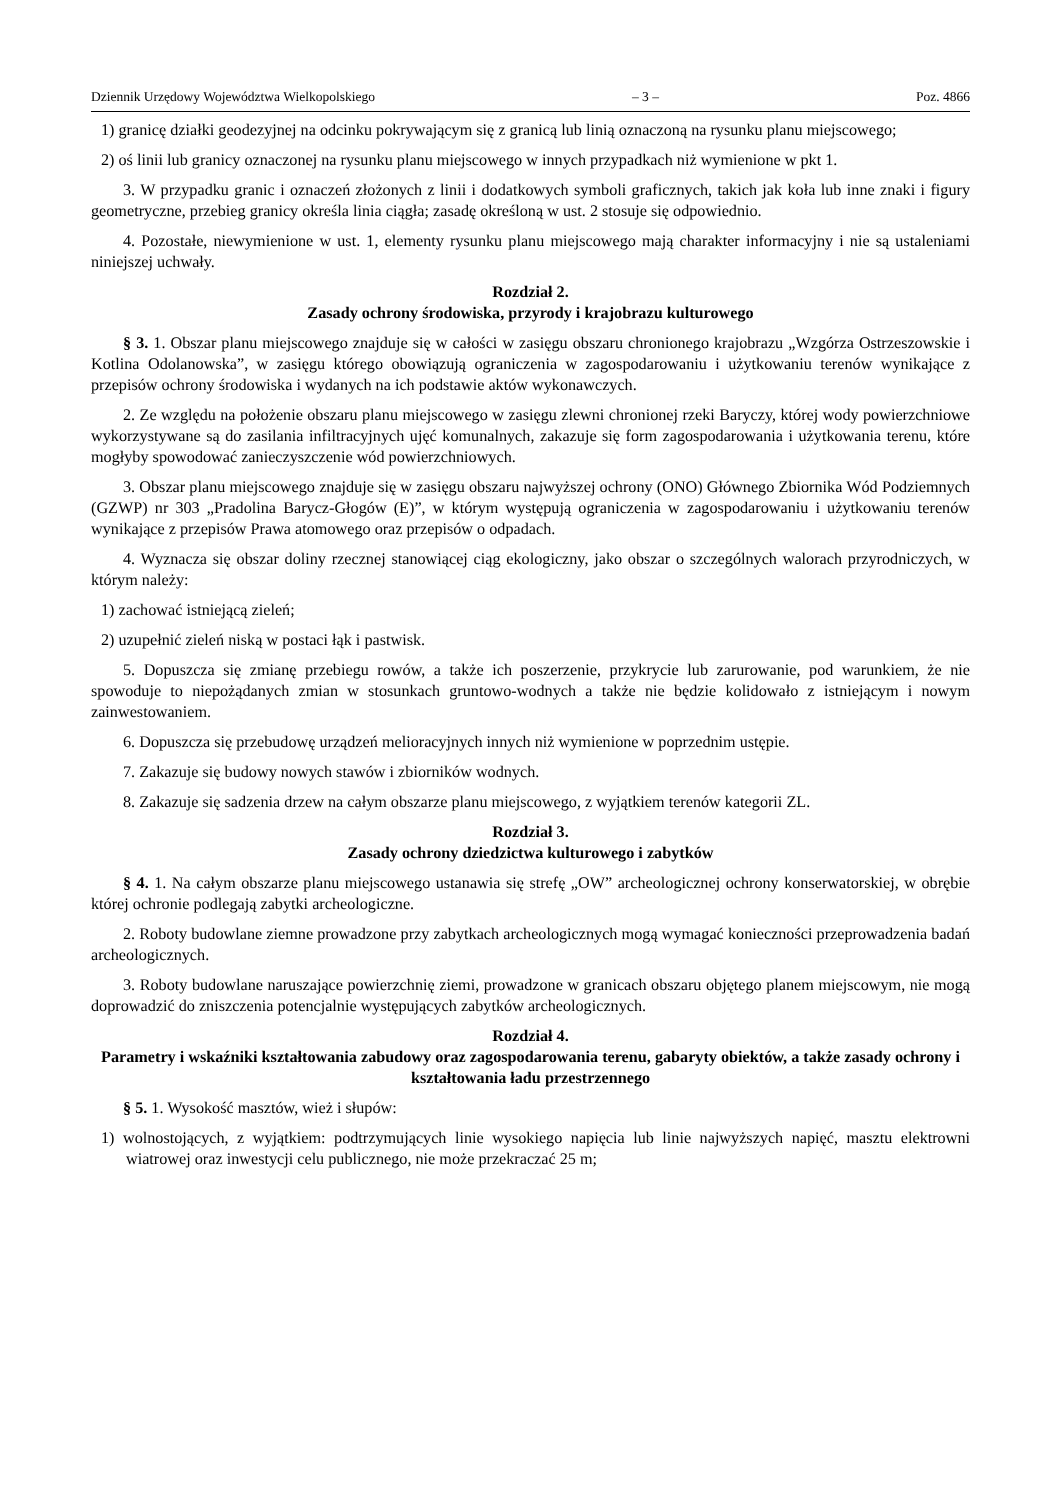Dziennik Urzędowy Województwa Wielkopolskiego – 3 – Poz. 4866
1) granicę działki geodezyjnej na odcinku pokrywającym się z granicą lub linią oznaczoną na rysunku planu miejscowego;
2) oś linii lub granicy oznaczonej na rysunku planu miejscowego w innych przypadkach niż wymienione w pkt 1.
3. W przypadku granic i oznaczeń złożonych z linii i dodatkowych symboli graficznych, takich jak koła lub inne znaki i figury geometryczne, przebieg granicy określa linia ciągła; zasadę określoną w ust. 2 stosuje się odpowiednio.
4. Pozostałe, niewymienione w ust. 1, elementy rysunku planu miejscowego mają charakter informacyjny i nie są ustaleniami niniejszej uchwały.
Rozdział 2.
Zasady ochrony środowiska, przyrody i krajobrazu kulturowego
§ 3. 1. Obszar planu miejscowego znajduje się w całości w zasięgu obszaru chronionego krajobrazu „Wzgórza Ostrzeszowskie i Kotlina Odolanowska”, w zasięgu którego obowiązują ograniczenia w zagospodarowaniu i użytkowaniu terenów wynikające z przepisów ochrony środowiska i wydanych na ich podstawie aktów wykonawczych.
2. Ze względu na położenie obszaru planu miejscowego w zasięgu zlewni chronionej rzeki Baryczy, której wody powierzchniowe wykorzystywane są do zasilania infiltracyjnych ujęć komunalnych, zakazuje się form zagospodarowania i użytkowania terenu, które mogłyby spowodować zanieczyszczenie wód powierzchniowych.
3. Obszar planu miejscowego znajduje się w zasięgu obszaru najwyższej ochrony (ONO) Głównego Zbiornika Wód Podziemnych (GZWP) nr 303 „Pradolina Barycz-Głogów (E)”, w którym występują ograniczenia w zagospodarowaniu i użytkowaniu terenów wynikające z przepisów Prawa atomowego oraz przepisów o odpadach.
4. Wyznacza się obszar doliny rzecznej stanowiącej ciąg ekologiczny, jako obszar o szczególnych walorach przyrodniczych, w którym należy:
1) zachować istniejącą zieleń;
2) uzupełnić zieleń niską w postaci łąk i pastwisk.
5. Dopuszcza się zmianę przebiegu rowów, a także ich poszerzenie, przykrycie lub zarurowanie, pod warunkiem, że nie spowoduje to niepożądanych zmian w stosunkach gruntowo-wodnych a także nie będzie kolidowało z istniejącym i nowym zainwestowaniem.
6. Dopuszcza się przebudowę urządzeń melioracyjnych innych niż wymienione w poprzednim ustępie.
7. Zakazuje się budowy nowych stawów i zbiorników wodnych.
8. Zakazuje się sadzenia drzew na całym obszarze planu miejscowego, z wyjątkiem terenów kategorii ZL.
Rozdział 3.
Zasady ochrony dziedzictwa kulturowego i zabytków
§ 4. 1. Na całym obszarze planu miejscowego ustanawia się strefę „OW” archeologicznej ochrony konserwatorskiej, w obrębie której ochronie podlegają zabytki archeologiczne.
2. Roboty budowlane ziemne prowadzone przy zabytkach archeologicznych mogą wymagać konieczności przeprowadzenia badań archeologicznych.
3. Roboty budowlane naruszające powierzchnię ziemi, prowadzone w granicach obszaru objętego planem miejscowym, nie mogą doprowadzić do zniszczenia potencjalnie występujących zabytków archeologicznych.
Rozdział 4.
Parametry i wskaźniki kształtowania zabudowy oraz zagospodarowania terenu, gabaryty obiektów, a także zasady ochrony i kształtowania ładu przestrzennego
§ 5. 1. Wysokość masztów, wież i słupów:
1) wolnostojących, z wyjątkiem: podtrzymujących linie wysokiego napięcia lub linie najwyższych napięć, masztu elektrowni wiatrowej oraz inwestycji celu publicznego, nie może przekraczać 25 m;